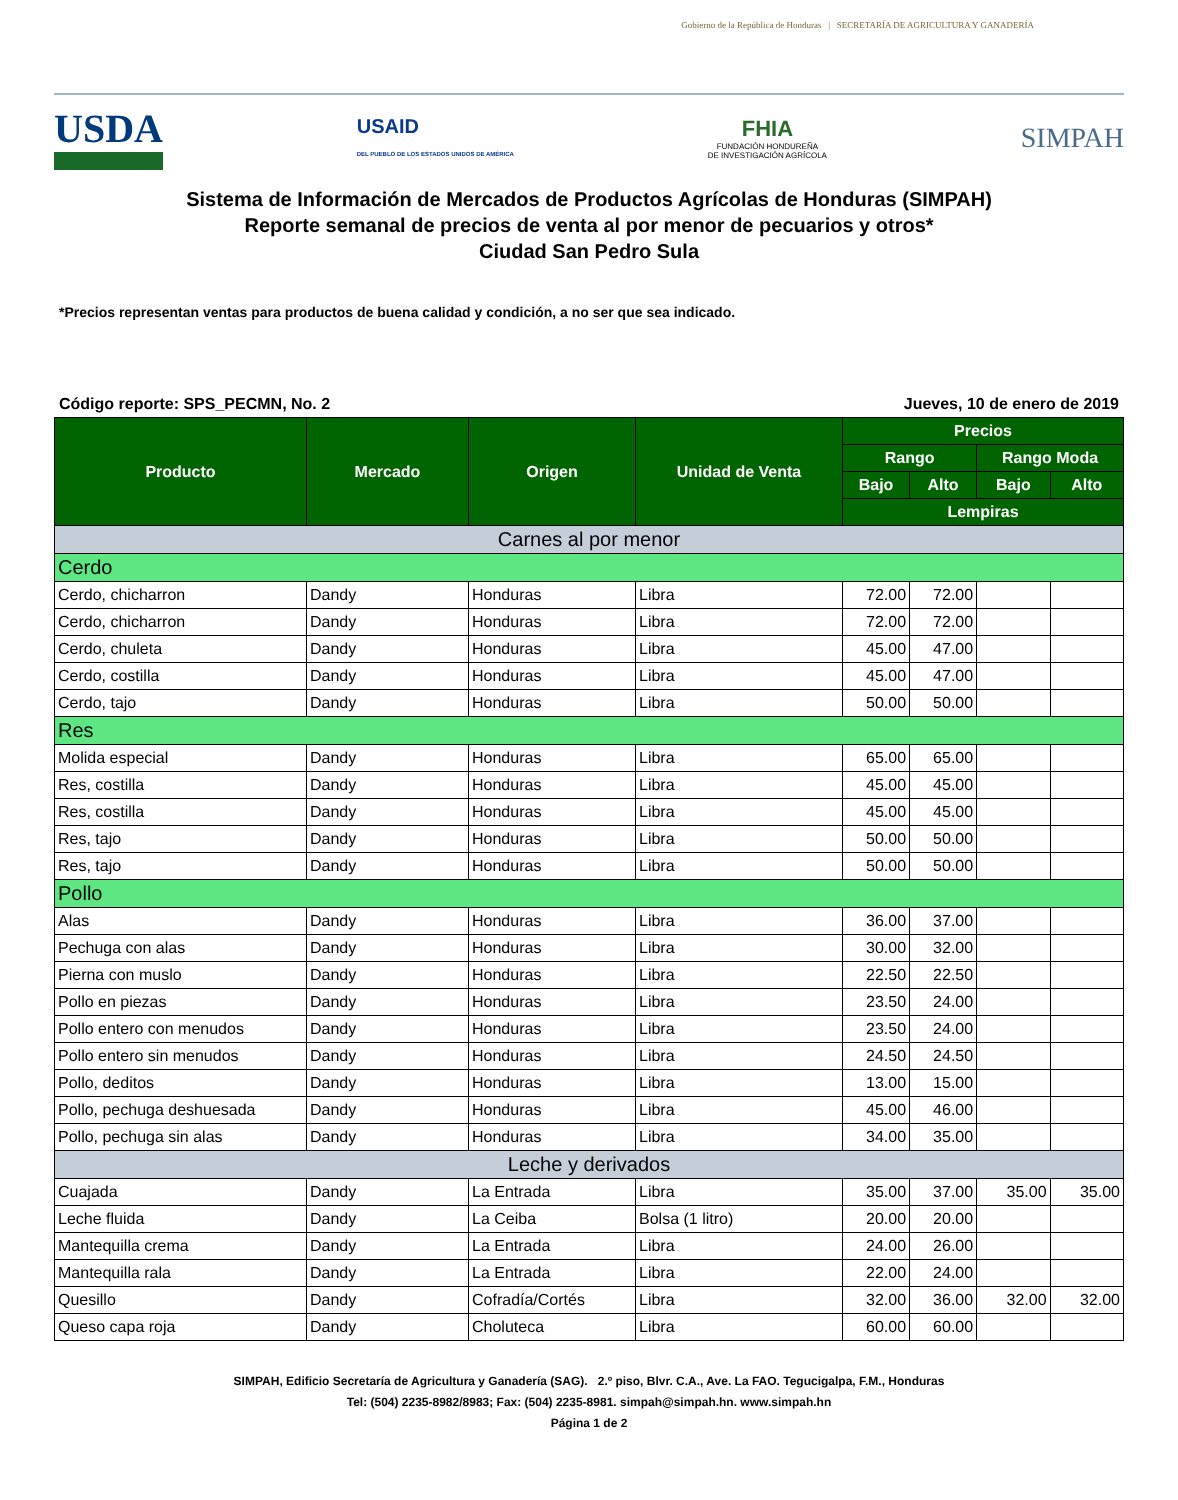Gobierno de la República de Honduras | SECRETARÍA DE AGRICULTURA Y GANADERÍA
USDA
USAID
DEL PUEBLO DE LOS ESTADOS UNIDOS DE AMÉRICA
FHIA
FUNDACIÓN HONDUREÑA
DE INVESTIGACIÓN AGRÍCOLA
SIMPAH
Sistema de Información de Mercados de Productos Agrícolas de Honduras (SIMPAH)
Reporte semanal de precios de venta al por menor de pecuarios y otros*
Ciudad San Pedro Sula
*Precios representan ventas para productos de buena calidad y condición, a no ser que sea indicado.
Código reporte: SPS_PECMN, No. 2 Jueves, 10 de enero de 2019
| Producto | Mercado | Origen | Unidad de Venta | Precios | | | |
| --- | --- | --- | --- | --- | --- | --- | --- |
| | | | | Rango | | Rango Moda | |
| | | | | Bajo | Alto | Bajo | Alto |
| | | | | Lempiras | | | |
| Carnes al por menor | | | | | | | |
| Cerdo | | | | | | | |
| Cerdo, chicharron | Dandy | Honduras | Libra | 72.00 | 72.00 | | |
| Cerdo, chicharron | Dandy | Honduras | Libra | 72.00 | 72.00 | | |
| Cerdo, chuleta | Dandy | Honduras | Libra | 45.00 | 47.00 | | |
| Cerdo, costilla | Dandy | Honduras | Libra | 45.00 | 47.00 | | |
| Cerdo, tajo | Dandy | Honduras | Libra | 50.00 | 50.00 | | |
| Res | | | | | | | |
| Molida especial | Dandy | Honduras | Libra | 65.00 | 65.00 | | |
| Res, costilla | Dandy | Honduras | Libra | 45.00 | 45.00 | | |
| Res, costilla | Dandy | Honduras | Libra | 45.00 | 45.00 | | |
| Res, tajo | Dandy | Honduras | Libra | 50.00 | 50.00 | | |
| Res, tajo | Dandy | Honduras | Libra | 50.00 | 50.00 | | |
| Pollo | | | | | | | |
| Alas | Dandy | Honduras | Libra | 36.00 | 37.00 | | |
| Pechuga con alas | Dandy | Honduras | Libra | 30.00 | 32.00 | | |
| Pierna con muslo | Dandy | Honduras | Libra | 22.50 | 22.50 | | |
| Pollo en piezas | Dandy | Honduras | Libra | 23.50 | 24.00 | | |
| Pollo entero con menudos | Dandy | Honduras | Libra | 23.50 | 24.00 | | |
| Pollo entero sin menudos | Dandy | Honduras | Libra | 24.50 | 24.50 | | |
| Pollo, deditos | Dandy | Honduras | Libra | 13.00 | 15.00 | | |
| Pollo, pechuga deshuesada | Dandy | Honduras | Libra | 45.00 | 46.00 | | |
| Pollo, pechuga sin alas | Dandy | Honduras | Libra | 34.00 | 35.00 | | |
| Leche y derivados | | | | | | | |
| Cuajada | Dandy | La Entrada | Libra | 35.00 | 37.00 | 35.00 | 35.00 |
| Leche fluida | Dandy | La Ceiba | Bolsa (1 litro) | 20.00 | 20.00 | | |
| Mantequilla crema | Dandy | La Entrada | Libra | 24.00 | 26.00 | | |
| Mantequilla rala | Dandy | La Entrada | Libra | 22.00 | 24.00 | | |
| Quesillo | Dandy | Cofradía/Cortés | Libra | 32.00 | 36.00 | 32.00 | 32.00 |
| Queso capa roja | Dandy | Choluteca | Libra | 60.00 | 60.00 | | |
SIMPAH, Edificio Secretaría de Agricultura y Ganadería (SAG). 2.º piso, Blvr. C.A., Ave. La FAO. Tegucigalpa, F.M., Honduras
Tel: (504) 2235-8982/8983; Fax: (504) 2235-8981. simpah@simpah.hn. www.simpah.hn
Página 1 de 2